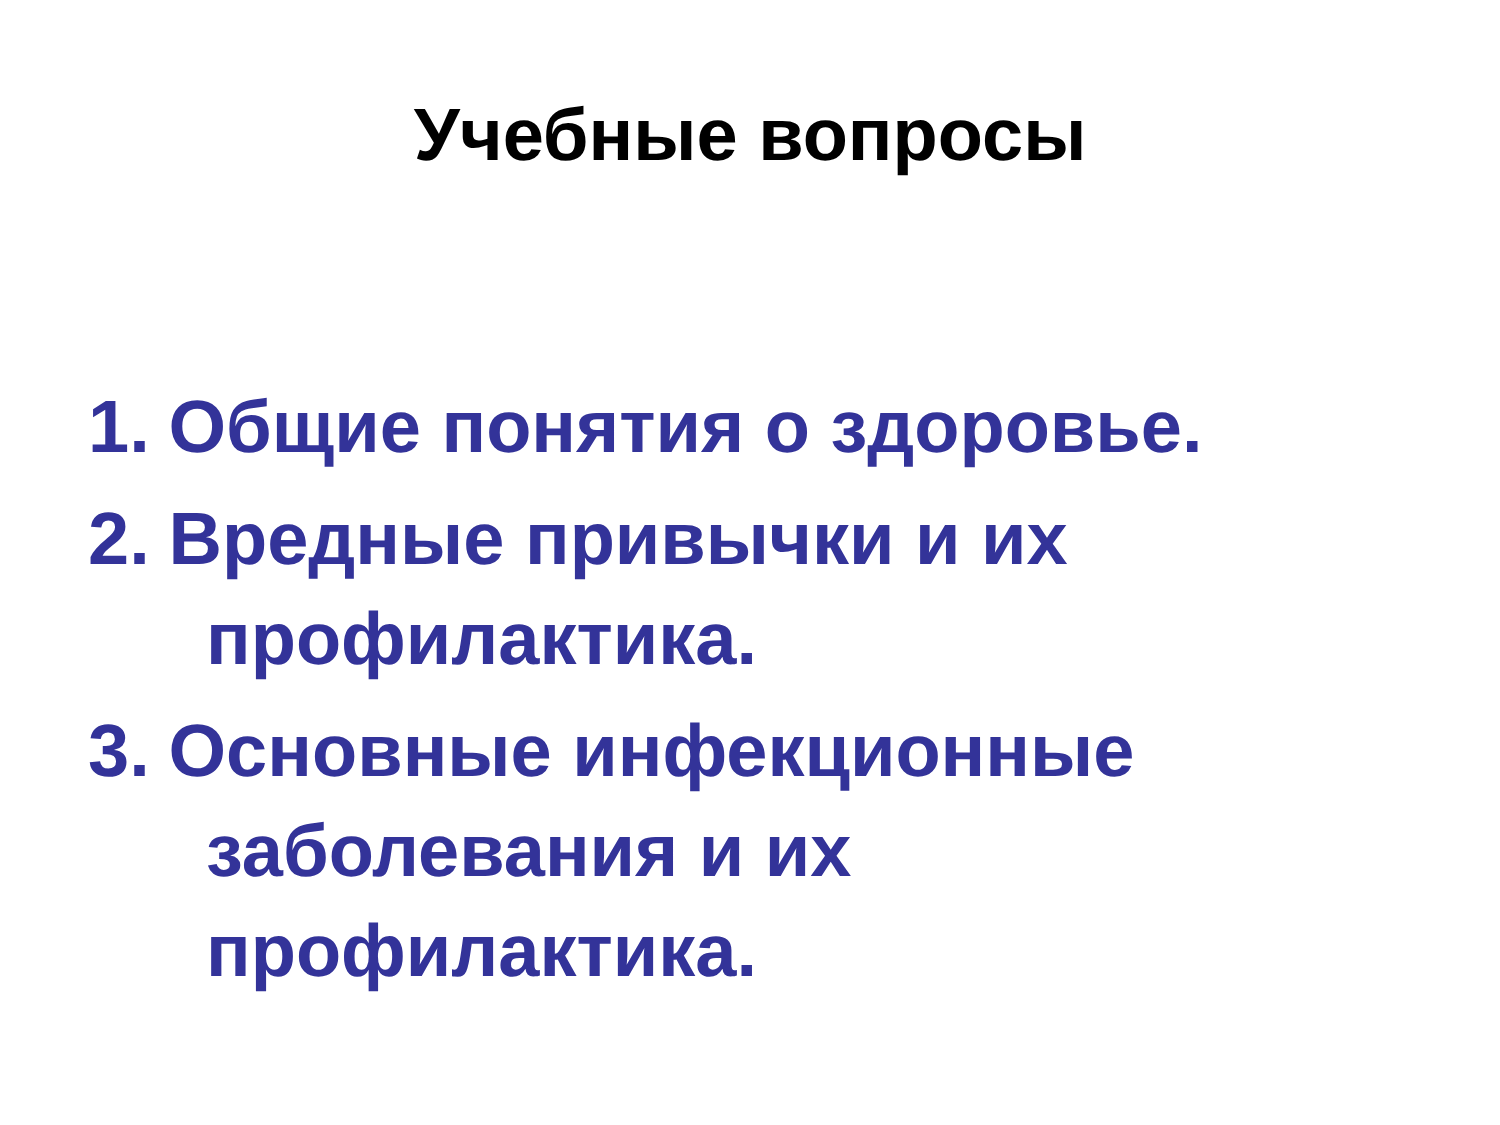Учебные вопросы
1. Общие понятия о здоровье.
2. Вредные привычки и их профилактика.
3. Основные инфекционные заболевания и их профилактика.